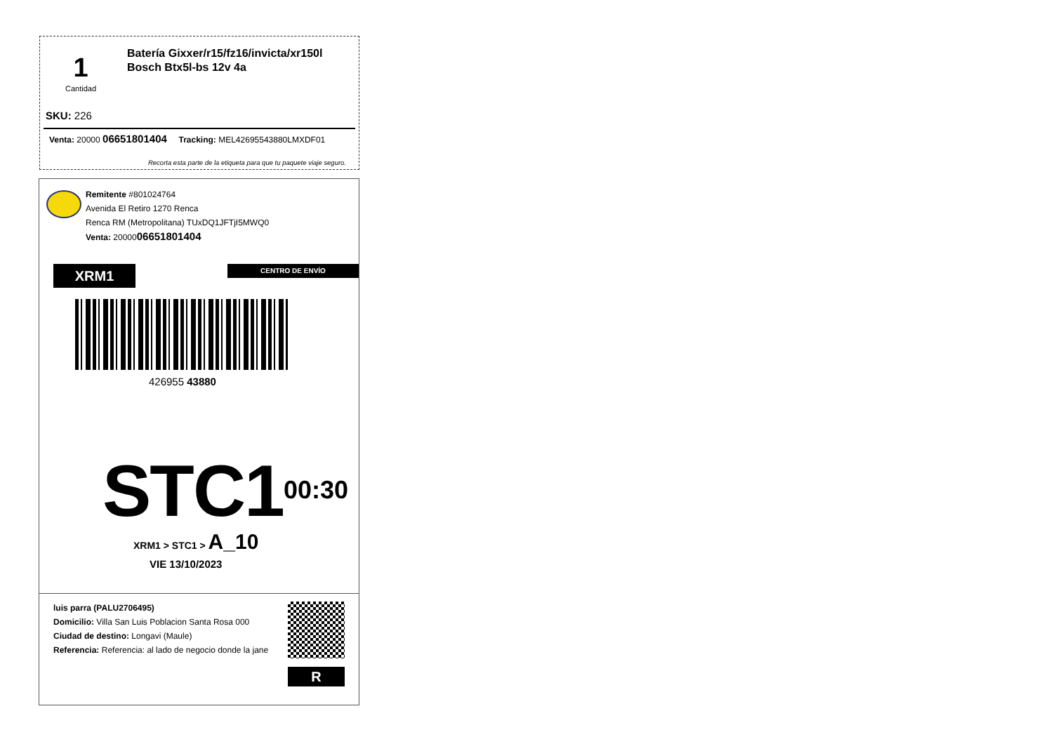1
Cantidad
Batería Gixxer/r15/fz16/invicta/xr150l
Bosch Btx5l-bs 12v 4a
SKU: 226
Venta: 20000 06651801404 Tracking: MEL42695543880LMXDF01
Recorta esta parte de la etiqueta para que tu paquete viaje seguro.
Remitente #801024764
Avenida El Retiro 1270 Renca
Renca RM (Metropolitana) TUxDQ1JFTjI5MWQ0
Venta: 2000006651801404
XRM1 CENTRO DE ENVÍO
426955 43880
STC1 00:30
XRM1 > STC1 > A_10
VIE 13/10/2023
luis parra (PALU2706495)
Domicilio: Villa San Luis Poblacion Santa Rosa 000
Ciudad de destino: Longavi (Maule)
Referencia: Referencia: al lado de negocio donde la jane
R